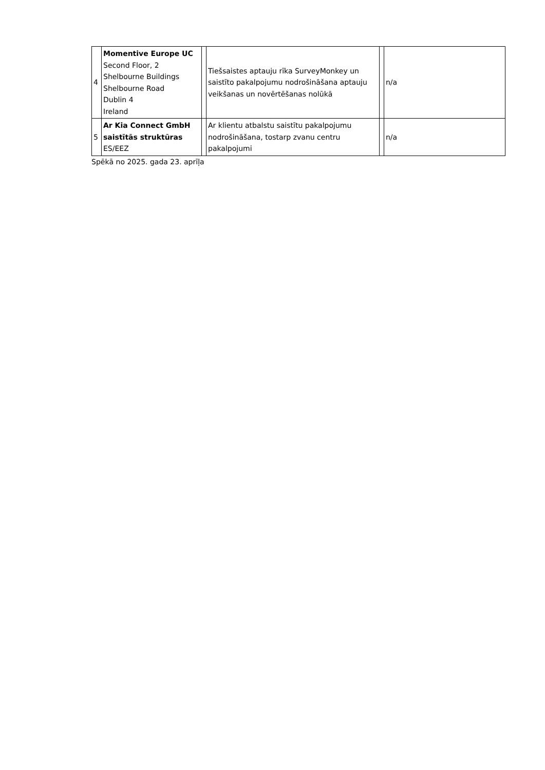| 4 | Momentive Europe UC Second Floor, 2 Shelbourne Buildings Shelbourne Road Dublin 4 Ireland | | Tiešsaistes aptauju rīka SurveyMonkey un saistīto pakalpojumu nodrošināšana aptauju veikšanas un novērtēšanas nolūkā | | n/a |
| 5 | Ar Kia Connect GmbH saistītās struktūras ES/EEZ | | Ar klientu atbalstu saistītu pakalpojumu nodrošināšana, tostarp zvanu centru pakalpojumi | | n/a |
Spēkā no 2025. gada 23. aprīļa